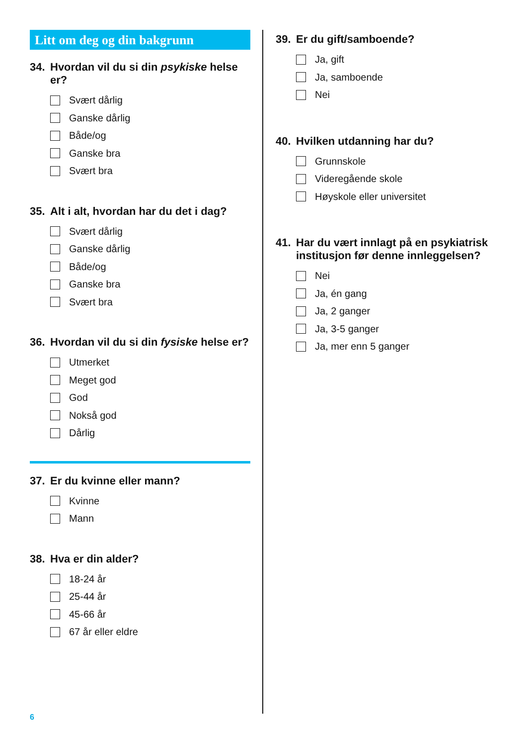Litt om deg og din bakgrunn
34. Hvordan vil du si din psykiske helse er?
Svært dårlig
Ganske dårlig
Både/og
Ganske bra
Svært bra
35. Alt i alt, hvordan har du det i dag?
Svært dårlig
Ganske dårlig
Både/og
Ganske bra
Svært bra
36. Hvordan vil du si din fysiske helse er?
Utmerket
Meget god
God
Nokså god
Dårlig
37. Er du kvinne eller mann?
Kvinne
Mann
38. Hva er din alder?
18-24 år
25-44 år
45-66 år
67 år eller eldre
39. Er du gift/samboende?
Ja, gift
Ja, samboende
Nei
40. Hvilken utdanning har du?
Grunnskole
Videregående skole
Høyskole eller universitet
41. Har du vært innlagt på en psykiatrisk institusjon før denne innleggelsen?
Nei
Ja, én gang
Ja, 2 ganger
Ja, 3-5 ganger
Ja, mer enn 5 ganger
6